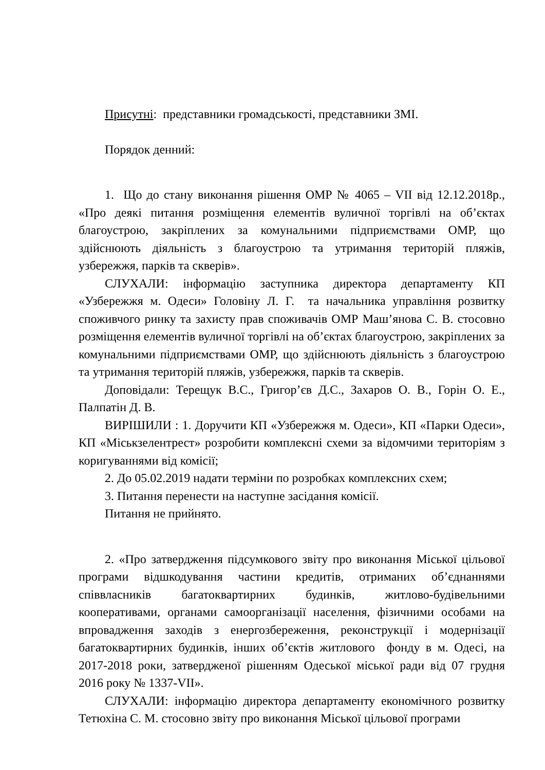Присутні: представники громадськості, представники ЗМІ.
Порядок денний:
1. Що до стану виконання рішення ОМР № 4065 – VII від 12.12.2018р., «Про деякі питання розміщення елементів вуличної торгівлі на об’єктах благоустрою, закріплених за комунальними підприємствами ОМР, що здійснюють діяльність з благоустрою та утримання територій пляжів, узбережжя, парків та скверів».
СЛУХАЛИ: інформацію заступника директора департаменту КП «Узбережжя м. Одеси» Головіну Л. Г. та начальника управління розвитку споживчого ринку та захисту прав споживачів ОМР Маш’янова С. В. стосовно розміщення елементів вуличної торгівлі на об’єктах благоустрою, закріплених за комунальними підприємствами ОМР, що здійснюють діяльність з благоустрою та утримання територій пляжів, узбережжя, парків та скверів.
Доповідали: Терещук В.С., Григор’єв Д.С., Захаров О. В., Горін О. Е., Палпатін Д. В.
ВИРІШИЛИ : 1. Доручити КП «Узбережжя м. Одеси», КП «Парки Одеси», КП «Міськзелентрест» розробити комплексні схеми за відомчими територіям з коригуваннями від комісії;
2. До 05.02.2019 надати терміни по розробках комплексних схем;
3. Питання перенести на наступне засідання комісії.
Питання не прийнято.
2. «Про затвердження підсумкового звіту про виконання Міської цільової програми відшкодування частини кредитів, отриманих об’єднаннями співвласників багатоквартирних будинків, житлово-будівельними кооперативами, органами самоорганізації населення, фізичними особами на впровадження заходів з енергозбереження, реконструкції і модернізації багатоквартирних будинків, інших об’єктів житлового фонду в м. Одесі, на 2017-2018 роки, затвердженої рішенням Одеської міської ради від 07 грудня 2016 року № 1337-VII».
СЛУХАЛИ: інформацію директора департаменту економічного розвитку Тетюхіна С. М. стосовно звіту про виконання Міської цільової програми